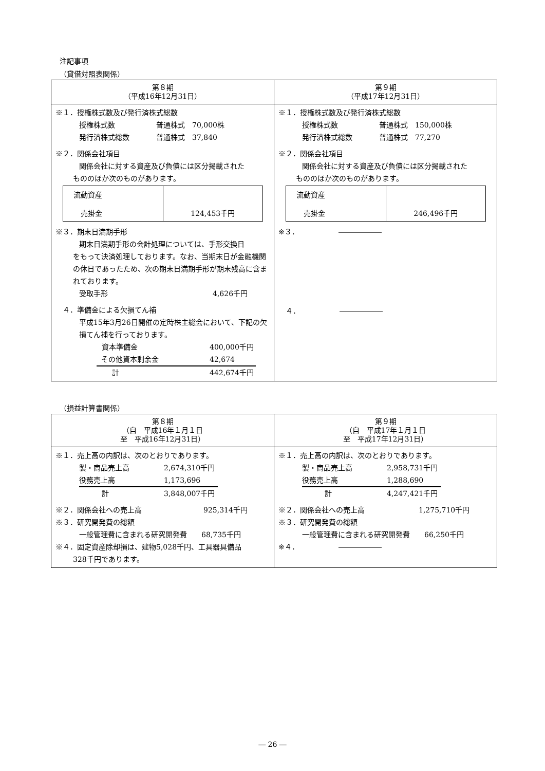注記事項
（貸借対照表関係）
| 第８期 （平成16年12月31日） | 第９期 （平成17年12月31日） |
| --- | --- |
| ※１．授権株式数及び発行済株式総数 授権株式数 普通株式 70,000株 発行済株式総数 普通株式 37,840 ※２．関係会社項目 関係会社に対する資産及び負債には区分掲載された もののほか次のものがあります。 / 流動資産 売掛金 / 124,453千円 / ※３．期末日満期手形 期末日満期手形の会計処理については、手形交換日 をもって決済処理しております。なお、当期末日が金融機関の休日であったため、次の期末日満期手形が期末残高に含まれております。 受取手形 4,626千円 ４．準備金による欠損てん補 平成15年3月26日開催の定時株主総会において、下記の欠損てん補を行っております。 資本準備金 400,000千円 その他資本剰余金 42,674 計 442,674千円 | ※１．授権株式数及び発行済株式総数 授権株式数 普通株式 150,000株 発行済株式総数 普通株式 77,270 ※２．関係会社項目 関係会社に対する資産及び負債には区分掲載された もののほか次のものがあります。 / 流動資産 売掛金 / 246,496千円 / ※３． ―――――― ４． ―――――― |
（損益計算書関係）
| 第８期 （自 平成16年１月１日 至 平成16年12月31日） | 第９期 （自 平成17年１月１日 至 平成17年12月31日） |
| --- | --- |
| ※１．売上高の内訳は、次のとおりであります。 製・商品売上高 2,674,310千円 役務売上高 1,173,696 計 3,848,007千円 ※２．関係会社への売上高 925,314千円 ※３．研究開発費の総額 一般管理費に含まれる研究開発費 68,735千円 ※４．固定資産除却損は、建物5,028千円、工具器具備品 328千円であります。 | ※１．売上高の内訳は、次のとおりであります。 製・商品売上高 2,958,731千円 役務売上高 1,288,690 計 4,247,421千円 ※２．関係会社への売上高 1,275,710千円 ※３．研究開発費の総額 一般管理費に含まれる研究開発費 66,250千円 ※４． ―――――― |
― 26 ―